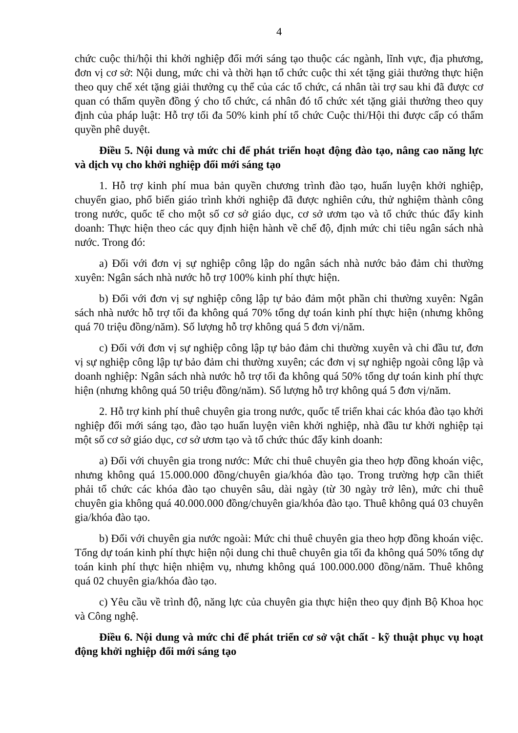4
chức cuộc thi/hội thi khởi nghiệp đổi mới sáng tạo thuộc các ngành, lĩnh vực, địa phương, đơn vị cơ sở: Nội dung, mức chi và thời hạn tổ chức cuộc thi xét tặng giải thưởng thực hiện theo quy chế xét tặng giải thưởng cụ thể của các tổ chức, cá nhân tài trợ sau khi đã được cơ quan có thẩm quyền đồng ý cho tổ chức, cá nhân đó tổ chức xét tặng giải thưởng theo quy định của pháp luật: Hỗ trợ tối đa 50% kinh phí tổ chức Cuộc thi/Hội thi được cấp có thẩm quyền phê duyệt.
Điều 5. Nội dung và mức chi để phát triển hoạt động đào tạo, nâng cao năng lực và dịch vụ cho khởi nghiệp đổi mới sáng tạo
1. Hỗ trợ kinh phí mua bản quyền chương trình đào tạo, huấn luyện khởi nghiệp, chuyển giao, phổ biến giáo trình khởi nghiệp đã được nghiên cứu, thử nghiệm thành công trong nước, quốc tế cho một số cơ sở giáo dục, cơ sở ươm tạo và tổ chức thúc đẩy kinh doanh: Thực hiện theo các quy định hiện hành về chế độ, định mức chi tiêu ngân sách nhà nước. Trong đó:
a) Đối với đơn vị sự nghiệp công lập do ngân sách nhà nước bảo đảm chi thường xuyên: Ngân sách nhà nước hỗ trợ 100% kinh phí thực hiện.
b) Đối với đơn vị sự nghiệp công lập tự bảo đảm một phần chi thường xuyên: Ngân sách nhà nước hỗ trợ tối đa không quá 70% tổng dự toán kinh phí thực hiện (nhưng không quá 70 triệu đồng/năm). Số lượng hỗ trợ không quá 5 đơn vị/năm.
c) Đối với đơn vị sự nghiệp công lập tự bảo đảm chi thường xuyên và chi đầu tư, đơn vị sự nghiệp công lập tự bảo đảm chi thường xuyên; các đơn vị sự nghiệp ngoài công lập và doanh nghiệp: Ngân sách nhà nước hỗ trợ tối đa không quá 50% tổng dự toán kinh phí thực hiện (nhưng không quá 50 triệu đồng/năm). Số lượng hỗ trợ không quá 5 đơn vị/năm.
2. Hỗ trợ kinh phí thuê chuyên gia trong nước, quốc tế triển khai các khóa đào tạo khởi nghiệp đổi mới sáng tạo, đào tạo huấn luyện viên khởi nghiệp, nhà đầu tư khởi nghiệp tại một số cơ sở giáo dục, cơ sở ươm tạo và tổ chức thúc đẩy kinh doanh:
a) Đối với chuyên gia trong nước: Mức chi thuê chuyên gia theo hợp đồng khoán việc, nhưng không quá 15.000.000 đồng/chuyên gia/khóa đào tạo. Trong trường hợp cần thiết phải tổ chức các khóa đào tạo chuyên sâu, dài ngày (từ 30 ngày trở lên), mức chi thuê chuyên gia không quá 40.000.000 đồng/chuyên gia/khóa đào tạo. Thuê không quá 03 chuyên gia/khóa đào tạo.
b) Đối với chuyên gia nước ngoài: Mức chi thuê chuyên gia theo hợp đồng khoán việc. Tổng dự toán kinh phí thực hiện nội dung chi thuê chuyên gia tối đa không quá 50% tổng dự toán kinh phí thực hiện nhiệm vụ, nhưng không quá 100.000.000 đồng/năm. Thuê không quá 02 chuyên gia/khóa đào tạo.
c) Yêu cầu về trình độ, năng lực của chuyên gia thực hiện theo quy định Bộ Khoa học và Công nghệ.
Điều 6. Nội dung và mức chi để phát triển cơ sở vật chất - kỹ thuật phục vụ hoạt động khởi nghiệp đổi mới sáng tạo